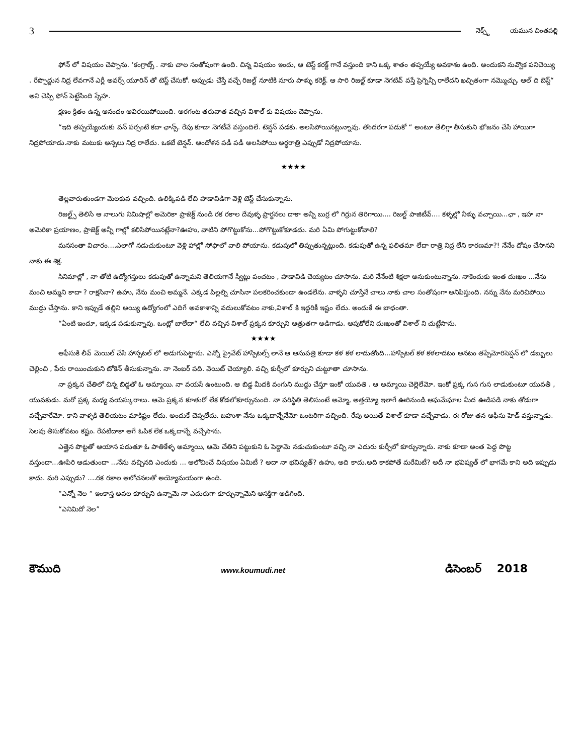3 నెక్స్ట్ యమున చింతపల్లి
ఫోన్ లో విషయం చెప్పాను. ‘కంగ్రాట్స్ . నాకు చాల సంతోషంగా ఉంది. చిన్న విషయం ఇందు, ఆ టెస్ట్ కరక్ట్ గానే వస్తుంది కాని ఒక్క శాతం తప్పయ్యే అవకాశం ఉంది. అందుకని నువ్వొక పనిచెయ్యి . రేప్పొద్దున నిద్ర లేవగానే ఎర్లీ అవర్స్ యూరిన్ తో టెస్ట్ చేసుకో. అప్పుడు చేస్తే వచ్చే రిజల్ట్ నూటికి నూరు పాళ్ళు కరెక్ట్. ఆ సారి రిజల్ట్ కూడా నెగటివ్ వస్తే ప్రెగ్నెన్సీ రాలేదని ఖచ్చితంగా నమ్మొచ్చు. ఆల్ ది బెస్ట్“ అని చెప్పి ఫోన్ పెట్టేసింది స్నేహ.
క్షణం క్రితం ఉన్న ఆనందం ఆవిరయిపోయింది. అరగంట తరువాత వచ్చిన విశాల్ కు విషయం చెప్పాను.
“ఇది తప్పయ్యేందుకు వన్ పర్సంటే కదా ఛాన్స్. రేపు కూడా నెగటీవే వస్తుందిలే. టెన్షన్ పడకు. అలసిపోయినట్లున్నావు. తొందరగా పడుకో “ అంటూ తేలిగ్గా తీసుకుని భోజనం చేసి హాయిగా నిద్రపోయాడు.నాకు మటుకు అస్సలు నిద్ర రాలేదు. ఒకటే టెన్షన్. ఆందోళన పడీ పడీ అలసిపోయి అర్ధరాత్రి ఎప్పుడో నిద్రపోయాను.
★★★★
తెల్లవారుతుండగా మెలకువ వచ్చింది. ఉలిక్కిపడి లేచి హడావిడిగా వెళ్లి టెస్ట్ చేసుకున్నాను.
రిజల్ట్స్ తెలిసే ఆ నాలుగు నిమిషాల్లో అమెరికా ప్రాజెక్ట్ నుండి రక రకాల దేవుళ్ళ ప్రార్ధనలు దాకా అన్నీ బుర్ర లో గిర్రున తిరిగాయి.... రిజల్ట్ పాజిటీవ్.... కళ్ళల్లో నీళ్ళు వచ్చాయి...ఛా , ఇహ నా అమెరికా ప్రయాణం, ప్రాజెక్ట్ అన్నీ గాల్లో కలిసిపోయినట్లేనా?ఊహు, వాటిని పోగొట్టుకోను...పోగొట్టుకోకూడదు. మరి ఏమి పోగుట్టుకోవాలి?
మనసంతా విచారం....ఎలాగో నడుచుకుంటూ వెళ్లి హాల్లో సోఫాలో వాలి పోయాను. కడుపులో తిప్పుతున్నట్లుంది. కడుపుతో ఉన్న ఫలితమా లేదా రాత్రి నిద్ర లేని కారణమా?! నేనేం దోషం చేసానని నాకు ఈ శిక్ష.
సినిమాల్లో , నా తోటి ఉద్యోగస్తులు కడుపుతో ఉన్నామని తెలియగానే స్వీట్లు పంచటం , హడావిడి చెయ్యటం చూసాను. మరి నేనేంటి శిక్షలా అనుకుంటున్నాను. నాకెందుకు ఇంత దుఃఖం ...నేను మంచి అమ్మని కాదా ? రాక్షసినా? ఉహు, నేను మంచి అమ్మనే. ఎక్కడ పిల్లల్ని చూసినా పలకరించకుండా ఉండలేను. వాళ్ళని చూస్తేనే చాలు నాకు చాల సంతోషంగా అనిపిస్తుంది. నన్ను నేను మరిచిపోయి ముద్దు చేస్తాను. కాని ఇప్పుడే తల్లిని అయ్యి ఉద్యోగంలో ఎదిగే అవకాశాన్ని వదులుకోవటం నాకు,విశాల్ కి ఇద్దరికీ ఇష్టం లేదు. అందుకే ఈ బాధంతా.
“ఏంటి ఇందూ, ఇక్కడ పడుకున్నావు. ఒంట్లో బాలేదా“ లేచి వచ్చిన విశాల్ ప్రక్కన కూర్చుని ఆత్రుతగా అడిగాడు. ఆపుకోలేని దుఃఖంతో విశాల్ ని చుట్టేసాను.
★★★★
ఆఫీసుకి లీవ్ మెయిల్ చేసి హాస్పటల్ లో అడుగుపెట్టాను. ఎన్నో ప్రైవేట్ హాస్పిటల్స్ లానే ఆ ఆసుపత్రి కూడా కళ కళ లాడుతోంది...హాస్పిటల్ కళ కళలాడటం అనటం తప్పేమోరిసెప్షన్ లో డబ్బులు చెల్లించి , పేరు రాయించుకుని టోకెన్ తీసుకున్నాను. నా నెంబర్ పది. వెయిట్ చెయ్యాలి. వచ్చి కుర్చీలో కూర్చుని చుట్టూతా చూసాను.
నా ప్రక్కన చేతిలో చిన్న బిడ్డతో ఓ అమ్మాయి. నా వయసే ఉంటుంది. ఆ బిడ్డ మీదకి వంగుని ముద్దు చేస్తూ ఇంకో యువతి . ఆ అమ్మాయి చెల్లెలేమో. ఇంకో ప్రక్క గుస గుస లాడుకుంటూ యువతీ , యువకుడు. మరో ప్రక్క మధ్య వయస్కురాలు. ఆమె ప్రక్కన కూతురో లేక కోడలోకూర్చునుంది. నా పరిస్థితి తెలిసుంటే అమ్మో, అత్తయ్యో ఇలాగే ఊరినుండి ఆఘమేఘాల మీద ఊడిపడి నాకు తోడుగా వచ్చేవారేమో. కాని వాళ్ళకి తెలియటం మాకిష్టం లేదు. అందుకే చెప్పలేదు. బహుశా నేను ఒక్కదాన్నేనేమో ఒంటరిగా వచ్చింది. రేపు అయితే విశాల్ కూడా వచ్చేవాడు. ఈ రోజు తన ఆఫీసు హెడ్ వస్తున్నాడు. సెలవు తీసుకోవటం కష్టం. రేపటిదాకా ఆగే ఓపిక లేక ఒక్కదాన్నే వచ్చేసాను.
ఎత్తైన పొట్టతో ఆయాస పడుతూ ఓ పాతికేళ్ళ అమ్మాయి, ఆమె చేతిని పట్టుకుని ఓ పెద్దామె నడుచుకుంటూ వచ్చి నా ఎదురు కుర్చీలో కూర్చున్నారు. నాకు కూడా అంత పెద్ద పొట్ట వస్తుందా...ఊపిరి ఆడుతుందా ...నేను వచ్చినది ఎందుకు ... ఆలోచించే విషయం ఏమిటీ ? అదా నా భవిష్యత్? ఉహు, అది కాదు.అది కాకపోతే మరేమిటీ? అదీ నా భవిష్యత్ లో భాగమే కాని అది ఇప్పుడు కాదు. మరి ఎప్పుడు? ....రక రకాల ఆలోచనలతో అయ్యోమయంగా ఉంది.
“ఎన్నో నెల “ ఇంకాస్త అవల కూర్చుని ఉన్నామె నా ఎదురుగా కూర్చున్నామెని ఆసక్తిగా అడిగింది.
“ఎనిమిదో నెల”
కౌముది www.koumudi.net డిసెంబర్ 2018